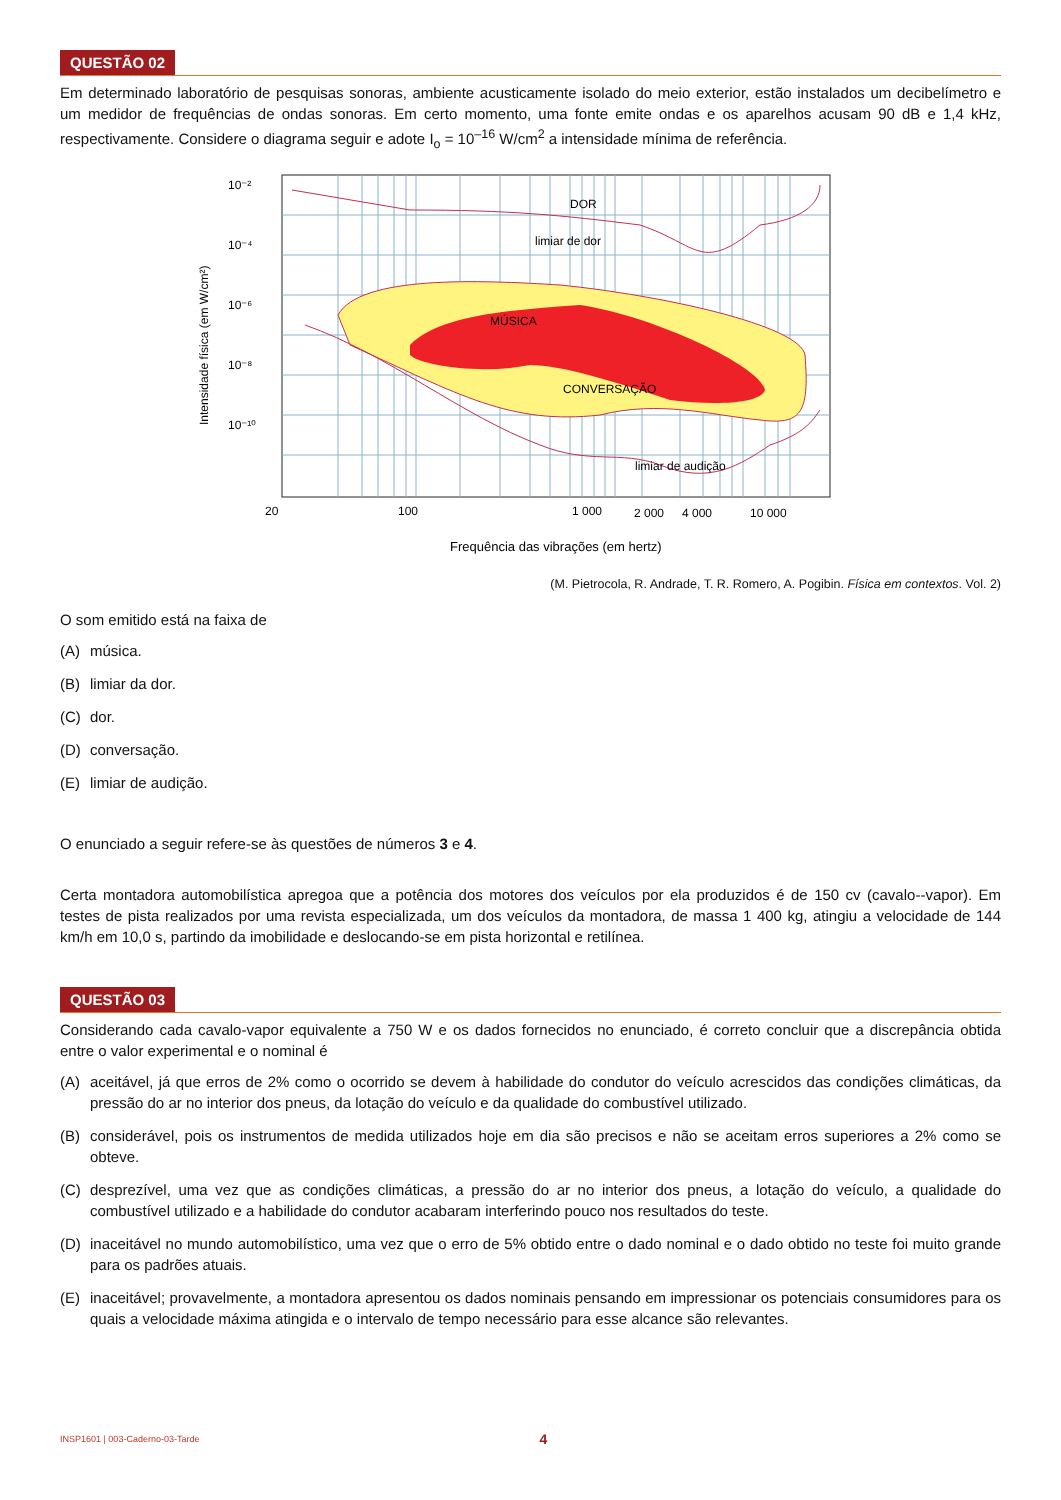QUESTÃO 02
Em determinado laboratório de pesquisas sonoras, ambiente acusticamente isolado do meio exterior, estão instalados um decibelímetro e um medidor de frequências de ondas sonoras. Em certo momento, uma fonte emite ondas e os aparelhos acusam 90 dB e 1,4 kHz, respectivamente. Considere o diagrama seguir e adote I<sub>o</sub> = 10<sup>–16</sup> W/cm<sup>2</sup> a intensidade mínima de referência.
DOR
limiar de dor
MÚSICA
CONVERSAÇÃO
limiar de audição
10⁻²
10⁻⁴
10⁻⁶
10⁻⁸
10⁻¹⁰
20
100
1 000
2 000
4 000
10 000
Frequência das vibrações (em hertz)
Intensidade física (em W/cm²)
(M. Pietrocola, R. Andrade, T. R. Romero, A. Pogibin. Física em contextos. Vol. 2)
O som emitido está na faixa de
(A) música.
(B) limiar da dor.
(C) dor.
(D) conversação.
(E) limiar de audição.
O enunciado a seguir refere-se às questões de números 3 e 4.
Certa montadora automobilística apregoa que a potência dos motores dos veículos por ela produzidos é de 150 cv (cavalo--vapor). Em testes de pista realizados por uma revista especializada, um dos veículos da montadora, de massa 1 400 kg, atingiu a velocidade de 144 km/h em 10,0 s, partindo da imobilidade e deslocando-se em pista horizontal e retilínea.
QUESTÃO 03
Considerando cada cavalo-vapor equivalente a 750 W e os dados fornecidos no enunciado, é correto concluir que a discrepância obtida entre o valor experimental e o nominal é
(A) aceitável, já que erros de 2% como o ocorrido se devem à habilidade do condutor do veículo acrescidos das condições climáticas, da pressão do ar no interior dos pneus, da lotação do veículo e da qualidade do combustível utilizado.
(B) considerável, pois os instrumentos de medida utilizados hoje em dia são precisos e não se aceitam erros superiores a 2% como se obteve.
(C) desprezível, uma vez que as condições climáticas, a pressão do ar no interior dos pneus, a lotação do veículo, a qualidade do combustível utilizado e a habilidade do condutor acabaram interferindo pouco nos resultados do teste.
(D) inaceitável no mundo automobilístico, uma vez que o erro de 5% obtido entre o dado nominal e o dado obtido no teste foi muito grande para os padrões atuais.
(E) inaceitável; provavelmente, a montadora apresentou os dados nominais pensando em impressionar os potenciais consumidores para os quais a velocidade máxima atingida e o intervalo de tempo necessário para esse alcance são relevantes.
INSP1601 | 003-Caderno-03-Tarde 4